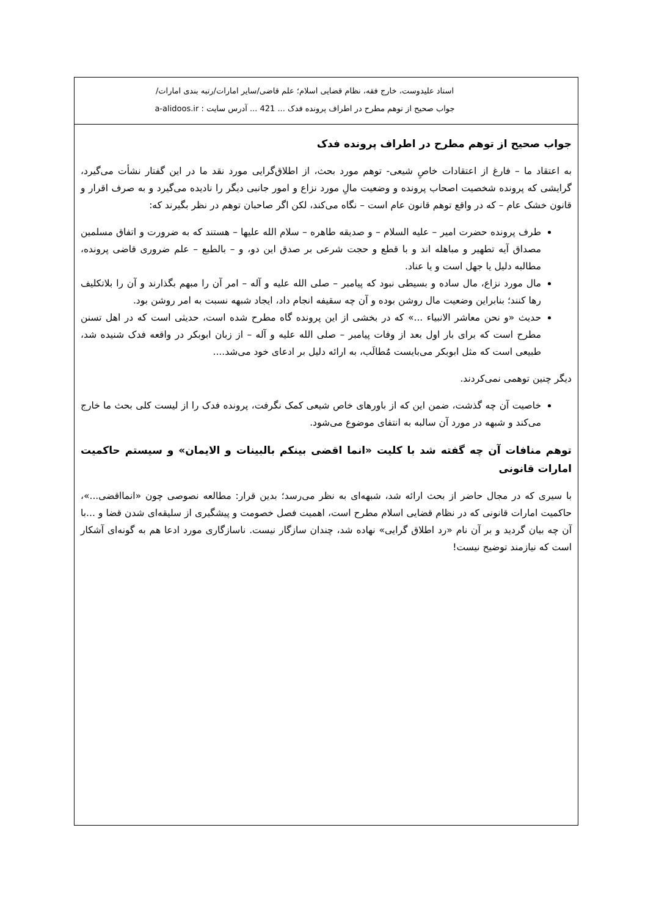استاد علیدوست، خارج فقه، نظام قضایی اسلام؛ علم قاضی/سایر امارات/رتبه بندی امارات/
جواب صحیح از توهم مطرح در اطراف پرونده فدک ... 421 ... آدرس سایت : a-alidoos.ir
جواب صحیح از توهم مطرح در اطراف پرونده فدک
به اعتقاد ما – فارغ از اعتقادات خاصِ شیعی- توهم مورد بحث، از اطلاق‌گرایی مورد نقد ما در این گفتار نشأت می‌گیرد، گرایشی که پرونده شخصیت اصحاب پرونده و وضعیت مالِ مورد نزاع و امور جانبی دیگر را نادیده می‌گیرد و به صرف اقرار و قانون خشک عام – که در واقع توهم قانون عام است – نگاه می‌کند، لکن اگر صاحبان توهم در نظر بگیرند که:
طرف پرونده حضرت امیر – علیه السلام – و صدیقه طاهره – سلام الله علیها – هستند که به ضرورت و اتفاق مسلمین مصداق آیه تطهیر و مباهله اند و با قطع و حجت شرعی بر صدق این دو، و – بالطبع – علم ضروری قاضی پرونده، مطالبه دلیل یا جهل است و یا عناد.
مال مورد نزاع، مال ساده و بسیطی نبود که پیامبر – صلی الله علیه و آله – امر آن را مبهم بگذارند و آن را بلاتکلیف رها کنند؛ بنابراین وضعیت مال روشن بوده و آن چه سقیفه انجام داد، ایجاد شبهه نسبت به امر روشن بود.
حدیث «و نحن معاشر الانبیاء ...» که در بخشی از این پرونده گاه مطرح شده است، حدیثی است که در اهل تسنن مطرح است که برای بار اول بعد از وفات پیامبر – صلی الله علیه و آله – از زبان ابوبکر در واقعه فدک شنیده شد، طبیعی است که مثل ابوبکر می‌بایست مُطالَب، به ارائه دلیل بر ادعای خود می‌شد....
دیگر چنین توهمی نمی‌کردند.
خاصیت آن چه گذشت، ضمن این که از باورهای خاص شیعی کمک نگرفت، پرونده فدک را از لیست کلی بحث ما خارج می‌کند و شبهه در مورد آن سالبه به انتفای موضوع می‌شود.
توهم منافات آن چه گفته شد با کلیت «انما اقضی بینکم بالبینات و الایمان» و سیستم حاکمیت امارات قانونی
با سیری که در مجال حاضر از بحث ارائه شد، شبهه‌ای به نظر می‌رسد؛ بدین قرار: مطالعه نصوصی چون «انمااقضی...»، حاکمیت امارات قانونی که در نظام قضایی اسلام مطرح است، اهمیت فصل خصومت و پیشگیری از سلیقه‌ای شدن قضا و ...با آن چه بیان گردید و بر آن نام «رد اطلاق گرایی» نهاده شد، چندان سازگار نیست. ناسازگاری مورد ادعا هم به گونه‌ای آشکار است که نیازمند توضیح نیست!